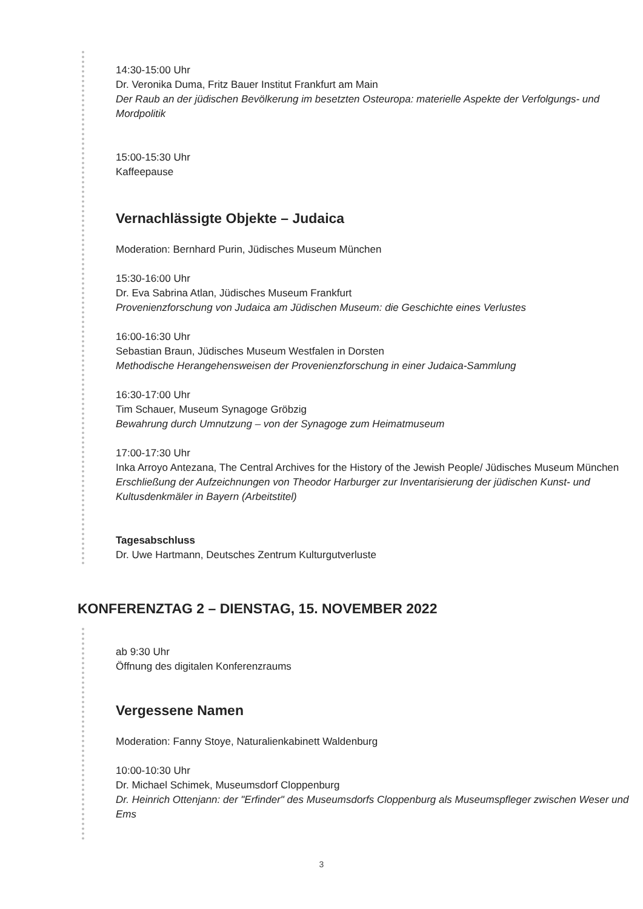14:30-15:00 Uhr
Dr. Veronika Duma, Fritz Bauer Institut Frankfurt am Main
Der Raub an der jüdischen Bevölkerung im besetzten Osteuropa: materielle Aspekte der Verfolgungs- und Mordpolitik
15:00-15:30 Uhr
Kaffeepause
Vernachlässigte Objekte – Judaica
Moderation: Bernhard Purin, Jüdisches Museum München
15:30-16:00 Uhr
Dr. Eva Sabrina Atlan, Jüdisches Museum Frankfurt
Provenienzforschung von Judaica am Jüdischen Museum: die Geschichte eines Verlustes
16:00-16:30 Uhr
Sebastian Braun, Jüdisches Museum Westfalen in Dorsten
Methodische Herangehensweisen der Provenienzforschung in einer Judaica-Sammlung
16:30-17:00 Uhr
Tim Schauer, Museum Synagoge Gröbzig
Bewahrung durch Umnutzung – von der Synagoge zum Heimatmuseum
17:00-17:30 Uhr
Inka Arroyo Antezana, The Central Archives for the History of the Jewish People/ Jüdisches Museum München
Erschließung der Aufzeichnungen von Theodor Harburger zur Inventarisierung der jüdischen Kunst- und Kultusdenkmäler in Bayern (Arbeitstitel)
Tagesabschluss
Dr. Uwe Hartmann, Deutsches Zentrum Kulturgutverluste
KONFERENZTAG 2 – DIENSTAG, 15. NOVEMBER 2022
ab 9:30 Uhr
Öffnung des digitalen Konferenzraums
Vergessene Namen
Moderation: Fanny Stoye, Naturalienkabinett Waldenburg
10:00-10:30 Uhr
Dr. Michael Schimek, Museumsdorf Cloppenburg
Dr. Heinrich Ottenjann: der "Erfinder" des Museumsdorfs Cloppenburg als Museumspfleger zwischen Weser und Ems
3